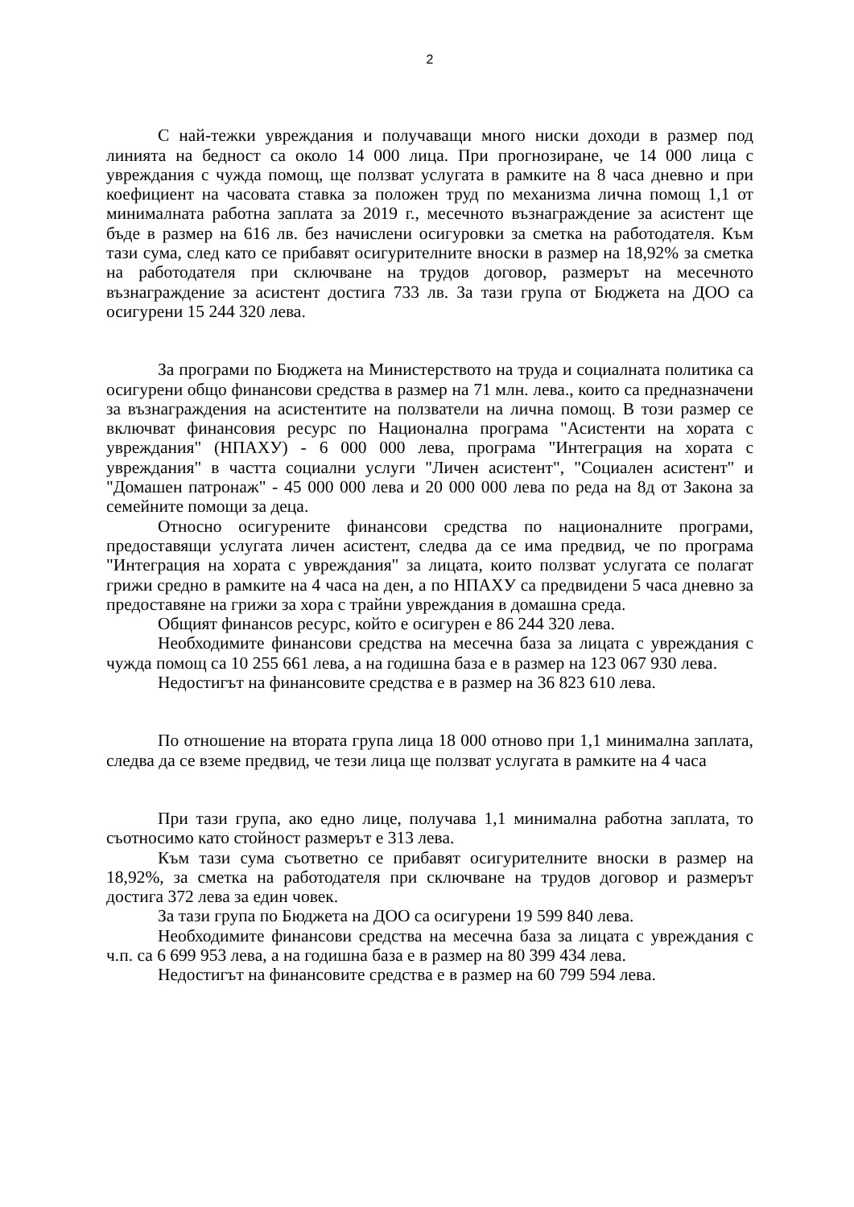2
С най-тежки увреждания и получаващи много ниски доходи в размер под линията на бедност са около 14 000 лица. При прогнозиране, че 14 000 лица с увреждания с чужда помощ, ще ползват услугата в рамките на 8 часа дневно и при коефициент на часовата ставка за положен труд по механизма лична помощ 1,1 от минималната работна заплата за 2019 г., месечното възнаграждение за асистент ще бъде в размер на 616 лв. без начислени осигуровки за сметка на работодателя. Към тази сума, след като се прибавят осигурителните вноски в размер на 18,92% за сметка на работодателя при сключване на трудов договор, размерът на месечното възнаграждение за асистент достига 733 лв. За тази група от Бюджета на ДОО са осигурени 15 244 320 лева.
За програми по Бюджета на Министерството на труда и социалната политика са осигурени общо финансови средства в размер на 71 млн. лева., които са предназначени за възнаграждения на асистентите на ползватели на лична помощ. В този размер се включват финансовия ресурс по Национална програма "Асистенти на хората с увреждания" (НПАХУ) - 6 000 000 лева, програма "Интеграция на хората с увреждания" в частта социални услуги "Личен асистент", "Социален асистент" и "Домашен патронаж" - 45 000 000 лева и 20 000 000 лева по реда на 8д от Закона за семейните помощи за деца.
Относно осигурените финансови средства по националните програми, предоставящи услугата личен асистент, следва да се има предвид, че по програма "Интеграция на хората с увреждания" за лицата, които ползват услугата се полагат грижи средно в рамките на 4 часа на ден, а по НПАХУ са предвидени 5 часа дневно за предоставяне на грижи за хора с трайни увреждания в домашна среда.
Общият финансов ресурс, който е осигурен е 86 244 320 лева.
Необходимите финансови средства на месечна база за лицата с увреждания с чужда помощ са 10 255 661 лева, а на годишна база е в размер на 123 067 930 лева.
Недостигът на финансовите средства е в размер на 36 823 610 лева.
По отношение на втората група лица 18 000 отново при 1,1 минимална заплата, следва да се вземе предвид, че тези лица ще ползват услугата в рамките на 4 часа
При тази група, ако едно лице, получава 1,1 минимална работна заплата, то съотносимо като стойност размерът е 313 лева.
Към тази сума съответно се прибавят осигурителните вноски в размер на 18,92%, за сметка на работодателя при сключване на трудов договор и размерът достига 372 лева за един човек.
За тази група по Бюджета на ДОО са осигурени 19 599 840 лева.
Необходимите финансови средства на месечна база за лицата с увреждания с ч.п. са 6 699 953 лева, а на годишна база е в размер на 80 399 434 лева.
Недостигът на финансовите средства е в размер на 60 799 594 лева.